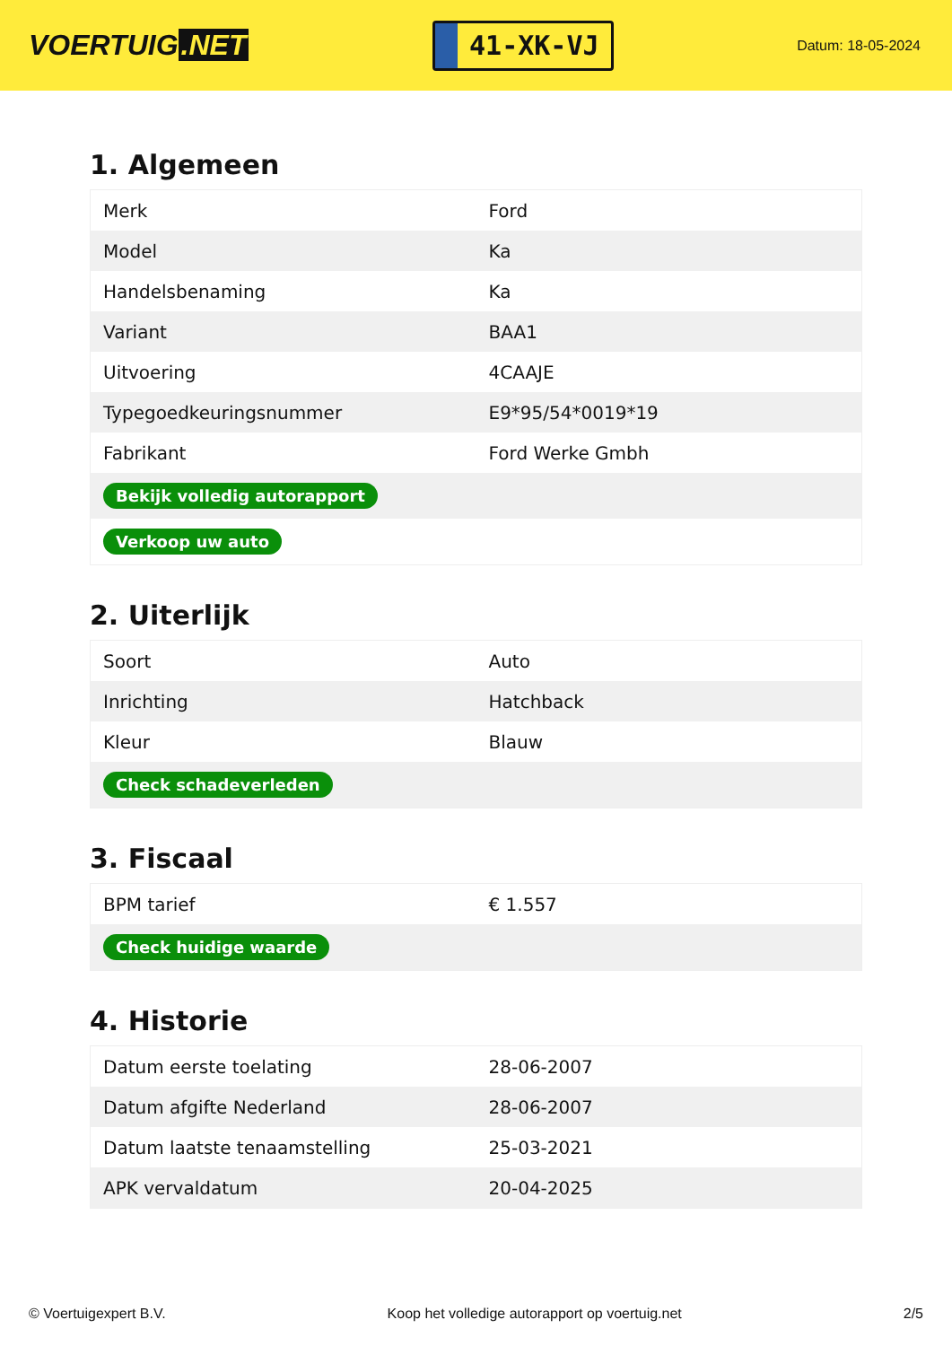VOERTUIG.NET
41-XK-VJ
Datum: 18-05-2024
1. Algemeen
| Merk | Ford |
| Model | Ka |
| Handelsbenaming | Ka |
| Variant | BAA1 |
| Uitvoering | 4CAAJE |
| Typegoedkeuringsnummer | E9*95/54*0019*19 |
| Fabrikant | Ford Werke Gmbh |
| Bekijk volledig autorapport | |
| Verkoop uw auto | |
2. Uiterlijk
| Soort | Auto |
| Inrichting | Hatchback |
| Kleur | Blauw |
| Check schadeverleden | |
3. Fiscaal
| BPM tarief | € 1.557 |
| Check huidige waarde | |
4. Historie
| Datum eerste toelating | 28-06-2007 |
| Datum afgifte Nederland | 28-06-2007 |
| Datum laatste tenaamstelling | 25-03-2021 |
| APK vervaldatum | 20-04-2025 |
© Voertuigexpert B.V. Koop het volledige autorapport op voertuig.net 2/5